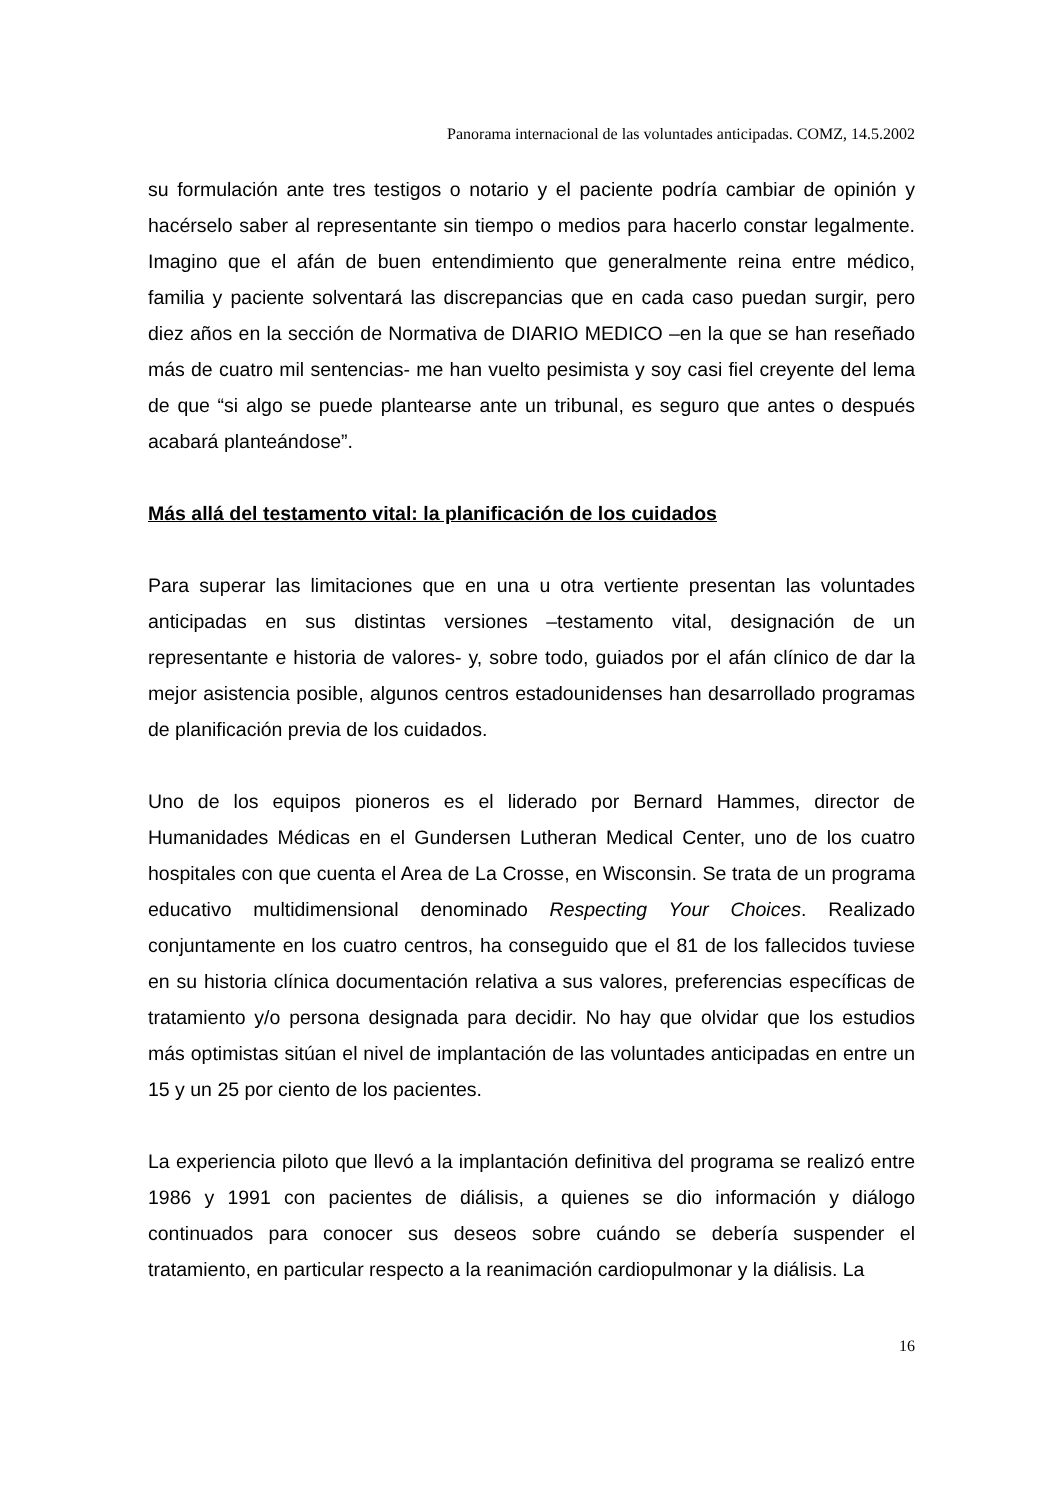Panorama internacional de las voluntades anticipadas. COMZ, 14.5.2002
su formulación ante tres testigos o notario y el paciente podría cambiar de opinión y hacérselo saber al representante sin tiempo o medios para hacerlo constar legalmente. Imagino que el afán de buen entendimiento que generalmente reina entre médico, familia y paciente solventará las discrepancias que en cada caso puedan surgir, pero diez años en la sección de Normativa de DIARIO MEDICO –en la que se han reseñado más de cuatro mil sentencias- me han vuelto pesimista y soy casi fiel creyente del lema de que “si algo se puede plantearse ante un tribunal, es seguro que antes o después acabará planteándose”.
Más allá del testamento vital: la planificación de los cuidados
Para superar las limitaciones que en una u otra vertiente presentan las voluntades anticipadas en sus distintas versiones –testamento vital, designación de un representante e historia de valores- y, sobre todo, guiados por el afán clínico de dar la mejor asistencia posible, algunos centros estadounidenses han desarrollado programas de planificación previa de los cuidados.
Uno de los equipos pioneros es el liderado por Bernard Hammes, director de Humanidades Médicas en el Gundersen Lutheran Medical Center, uno de los cuatro hospitales con que cuenta el Area de La Crosse, en Wisconsin. Se trata de un programa educativo multidimensional denominado Respecting Your Choices. Realizado conjuntamente en los cuatro centros, ha conseguido que el 81 de los fallecidos tuviese en su historia clínica documentación relativa a sus valores, preferencias específicas de tratamiento y/o persona designada para decidir. No hay que olvidar que los estudios más optimistas sitúan el nivel de implantación de las voluntades anticipadas en entre un 15 y un 25 por ciento de los pacientes.
La experiencia piloto que llevó a la implantación definitiva del programa se realizó entre 1986 y 1991 con pacientes de diálisis, a quienes se dio información y diálogo continuados para conocer sus deseos sobre cuándo se debería suspender el tratamiento, en particular respecto a la reanimación cardiopulmonar y la diálisis. La
16